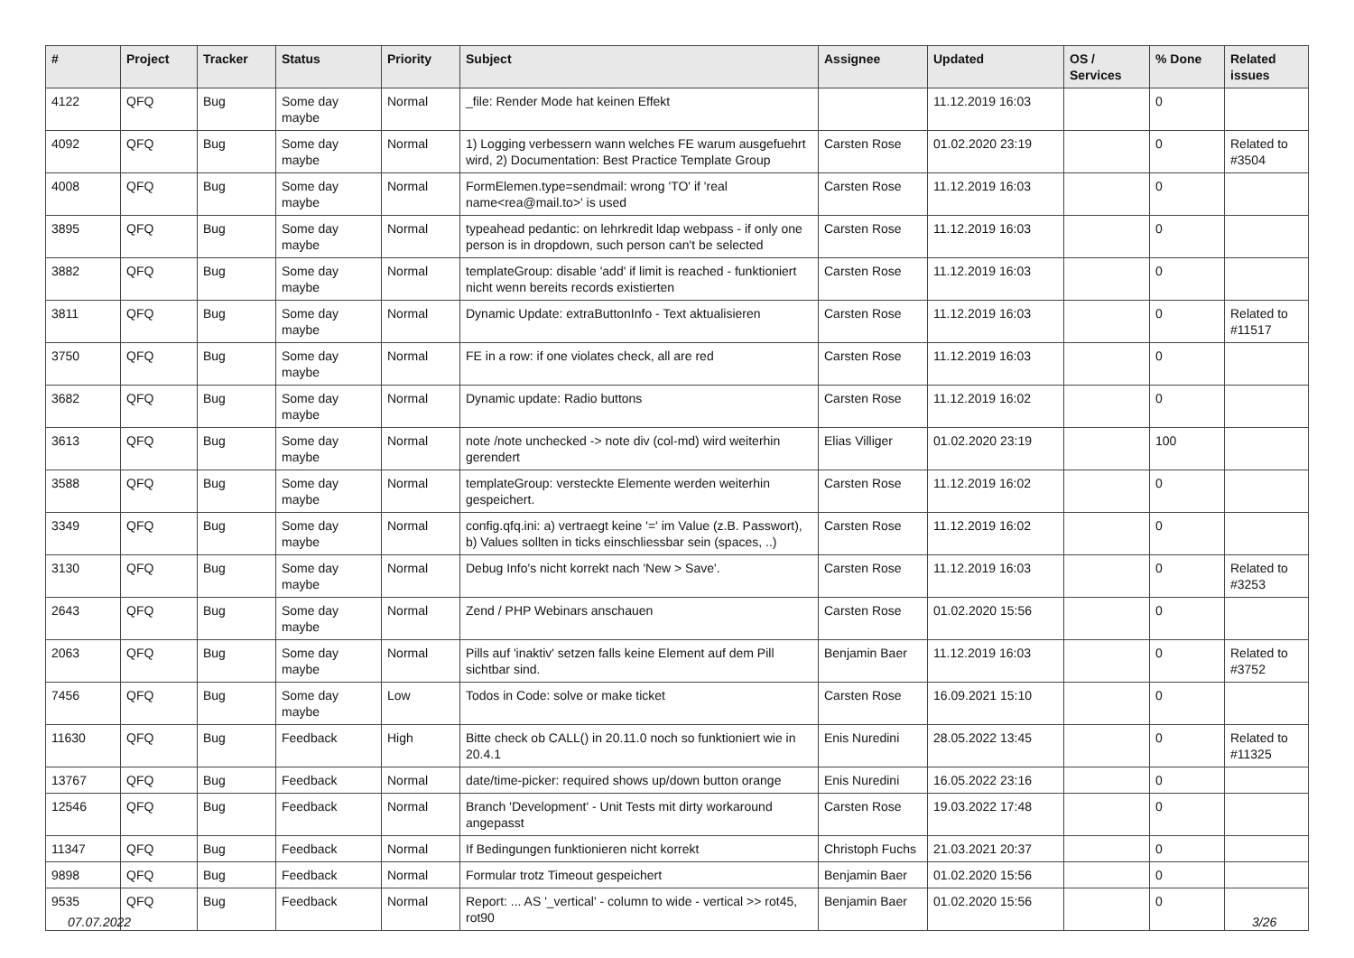| # | Project | Tracker | Status | Priority | Subject | Assignee | Updated | OS / Services | % Done | Related issues |
| --- | --- | --- | --- | --- | --- | --- | --- | --- | --- | --- |
| 4122 | QFQ | Bug | Some day maybe | Normal | _file: Render Mode hat keinen Effekt | | 11.12.2019 16:03 | | 0 | |
| 4092 | QFQ | Bug | Some day maybe | Normal | 1) Logging verbessern wann welches FE warum ausgefuehrt wird, 2) Documentation: Best Practice Template Group | Carsten Rose | 01.02.2020 23:19 | | 0 | Related to #3504 |
| 4008 | QFQ | Bug | Some day maybe | Normal | FormElemen.type=sendmail: wrong 'TO' if 'real name<rea@mail.to>' is used | Carsten Rose | 11.12.2019 16:03 | | 0 | |
| 3895 | QFQ | Bug | Some day maybe | Normal | typeahead pedantic: on lehrkredit ldap webpass - if only one person is in dropdown, such person can't be selected | Carsten Rose | 11.12.2019 16:03 | | 0 | |
| 3882 | QFQ | Bug | Some day maybe | Normal | templateGroup: disable 'add' if limit is reached - funktioniert nicht wenn bereits records existierten | Carsten Rose | 11.12.2019 16:03 | | 0 | |
| 3811 | QFQ | Bug | Some day maybe | Normal | Dynamic Update: extraButtonInfo - Text aktualisieren | Carsten Rose | 11.12.2019 16:03 | | 0 | Related to #11517 |
| 3750 | QFQ | Bug | Some day maybe | Normal | FE in a row: if one violates check, all are red | Carsten Rose | 11.12.2019 16:03 | | 0 | |
| 3682 | QFQ | Bug | Some day maybe | Normal | Dynamic update: Radio buttons | Carsten Rose | 11.12.2019 16:02 | | 0 | |
| 3613 | QFQ | Bug | Some day maybe | Normal | note /note unchecked -> note div (col-md) wird weiterhin gerendert | Elias Villiger | 01.02.2020 23:19 | | 100 | |
| 3588 | QFQ | Bug | Some day maybe | Normal | templateGroup: versteckte Elemente werden weiterhin gespeichert. | Carsten Rose | 11.12.2019 16:02 | | 0 | |
| 3349 | QFQ | Bug | Some day maybe | Normal | config.qfq.ini: a) vertraegt keine '=' im Value (z.B. Passwort), b) Values sollten in ticks einschliessbar sein (spaces, ..) | Carsten Rose | 11.12.2019 16:02 | | 0 | |
| 3130 | QFQ | Bug | Some day maybe | Normal | Debug Info's nicht korrekt nach 'New > Save'. | Carsten Rose | 11.12.2019 16:03 | | 0 | Related to #3253 |
| 2643 | QFQ | Bug | Some day maybe | Normal | Zend / PHP Webinars anschauen | Carsten Rose | 01.02.2020 15:56 | | 0 | |
| 2063 | QFQ | Bug | Some day maybe | Normal | Pills auf 'inaktiv' setzen falls keine Element auf dem Pill sichtbar sind. | Benjamin Baer | 11.12.2019 16:03 | | 0 | Related to #3752 |
| 7456 | QFQ | Bug | Some day maybe | Low | Todos in Code: solve or make ticket | Carsten Rose | 16.09.2021 15:10 | | 0 | |
| 11630 | QFQ | Bug | Feedback | High | Bitte check ob CALL() in 20.11.0 noch so funktioniert wie in 20.4.1 | Enis Nuredini | 28.05.2022 13:45 | | 0 | Related to #11325 |
| 13767 | QFQ | Bug | Feedback | Normal | date/time-picker: required shows up/down button orange | Enis Nuredini | 16.05.2022 23:16 | | 0 | |
| 12546 | QFQ | Bug | Feedback | Normal | Branch 'Development' - Unit Tests mit dirty workaround angepasst | Carsten Rose | 19.03.2022 17:48 | | 0 | |
| 11347 | QFQ | Bug | Feedback | Normal | If Bedingungen funktionieren nicht korrekt | Christoph Fuchs | 21.03.2021 20:37 | | 0 | |
| 9898 | QFQ | Bug | Feedback | Normal | Formular trotz Timeout gespeichert | Benjamin Baer | 01.02.2020 15:56 | | 0 | |
| 9535 | QFQ | Bug | Feedback | Normal | Report: ... AS '_vertical' - column to wide - vertical >> rot45, rot90 | Benjamin Baer | 01.02.2020 15:56 | | 0 | |
07.07.2022 3/26